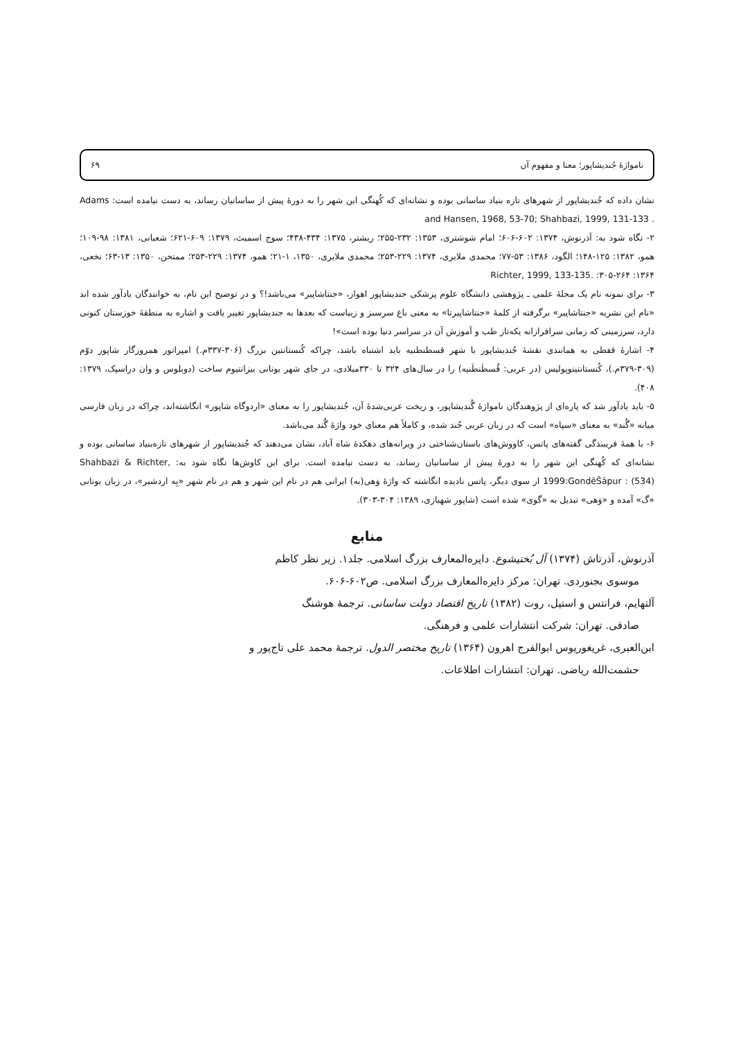نامواژهٔ جُندیشاپور؛ معنا و مفهوم آن ۶۹
نشان داده که جُندیشاپور از شهرهای تازه بنیاد ساسانی بوده و نشانه‌ای که کُهنگی این شهر را به دورهٔ پیش از ساسانیان رساند، به دست نیامده است: Adams and Hansen, 1968, 53-70; Shahbazi, 1999, 131-133 .
۲- نگاه شود به: آذرنوش، ۱۳۷۴: ۶۰۲-۶۰۶؛ امام شوشتری، ۱۳۵۳: ۲۳۲-۲۵۵؛ ریشتر، ۱۳۷۵: ۴۳۴-۴۳۸؛ سوج اسمیث، ۱۳۷۹: ۶۰۹-۶۲۱؛ شعبانی، ۱۳۸۱: ۹۸-۱۰۹؛ همو، ۱۳۸۲: ۱۲۵-۱۴۸؛ الگود، ۱۳۸۶: ۵۳-۷۷؛ محمدی ملایری، ۱۳۷۴: ۲۲۹-۲۵۳؛ محمدی ملایری، ۱۳۵۰، ۱-۲۱؛ همو، ۱۳۷۴: ۲۲۹-۲۵۳؛ ممتحن، ۱۳۵۰: ۱۳-۶۳؛ نخعی، ۱۳۶۴: ۲۶۴-۳۰۵: Richter, 1999, 133-135.
۳- برای نمونه نام یک مجلهٔ علمی ـ پژوهشی دانشگاه علوم پزشکی جندیشاپور اهواز، «جنتاشاپیر» می‌باشد!؟ و در توضیح این نام، به خوانندگان یادآور شده اند «نام این نشریه «جنتاشاپیر» برگرفته از کلمهٔ «جنتاشاپیرتا» به معنی باغ سرسبز و زیباست که بعدها به جندیشاپور تغییر یافت و اشاره به منطقهٔ خوزستان کنونی دارد، سرزمینی که زمانی سرافرازانه یکه‌تاز طب و آموزش آن در سراسر دنیا بوده است»!
۴- اشارهٔ قفطی به همانندی نقشهٔ جُندیشاپور با شهر قسطنطنیه باید اشتباه باشد، چراکه کُنستانتین بزرگ (۳۰۶-۳۳۷م.) امپراتور همروزگار شاپور دوّم (۳۰۹-۳۷۹م.)، کُنستانتینوپولیس (در عربی: قُسطَنطَنیه) را در سال‌های ۳۲۴ تا ۳۳۰میلادی، در جای شهر یونانی بیزانتیوم ساخت (دوبلوس و وان دراسپک، ۱۳۷۹: ۴۰۸).
۵- باید یادآور شد که پاره‌ای از پژوهندگان نامواژهٔ گُندیشاپور، و ریخت عربی‌شدهٔ آن، جُندیشاپور را به معنای «اردوگاه شاپور» انگاشته‌اند، چراکه در زبان فارسی میانه «گُند» به معنای «سپاه» است که در زبان عربی جُند شده، و کاملاً هم معنای خود واژهٔ گُند می‌باشد.
۶- با همهٔ فریبندگی گفته‌های پاتس، کاووش‌های باستان‌شناختی در ویرانه‌های دهکدهٔ شاه آباد، نشان می‌دهند که جُندیشاپور از شهرهای تازه‌بنیاد ساسانی بوده و نشانه‌ای که کُهنگی این شهر را به دورهٔ پیش از ساسانیان رساند، به دست نیامده است. برای این کاوش‌ها نگاه شود به: Shahbazi & Richter, 1999:GondēŠāpur : (534) از سوی دیگر، پاتس نادیده انگاشته که واژهٔ وَهی(به) ایرانی هم در نام این شهر و هم در نام شهر «بِه اردشیر»، در زبان یونانی «گ» آمده و «وَهی» تبدیل به «گوی» شده است (شاپور شهبازی، ۱۳۸۹: ۳۰۴-۳۰۳).
منابع
آذرنوش، آذرتاش (۱۳۷۴) آل بُختیشوع. دایره‌المعارف بزرگ اسلامی. جلد۱. زیر نظر کاظم
موسوی بجنوردی. تهران: مرکز دایره‌المعارف بزرگ اسلامی. ص۶۰۲-۶۰۶.
آلتهایم، فرانتس و استیل، روت (۱۳۸۲) تاریخ اقتصاد دولت ساسانی. ترجمهٔ هوشنگ
صادقی. تهران: شرکت انتشارات علمی و فرهنگی.
ابن‌العبری، غریغوریوس ابوالفرج اهرون (۱۳۶۴) تاریخ مختصر الدول. ترجمهٔ محمد علی تاج‌پور و
حشمت‌الله ریاضی. تهران: انتشارات اطلاعات.